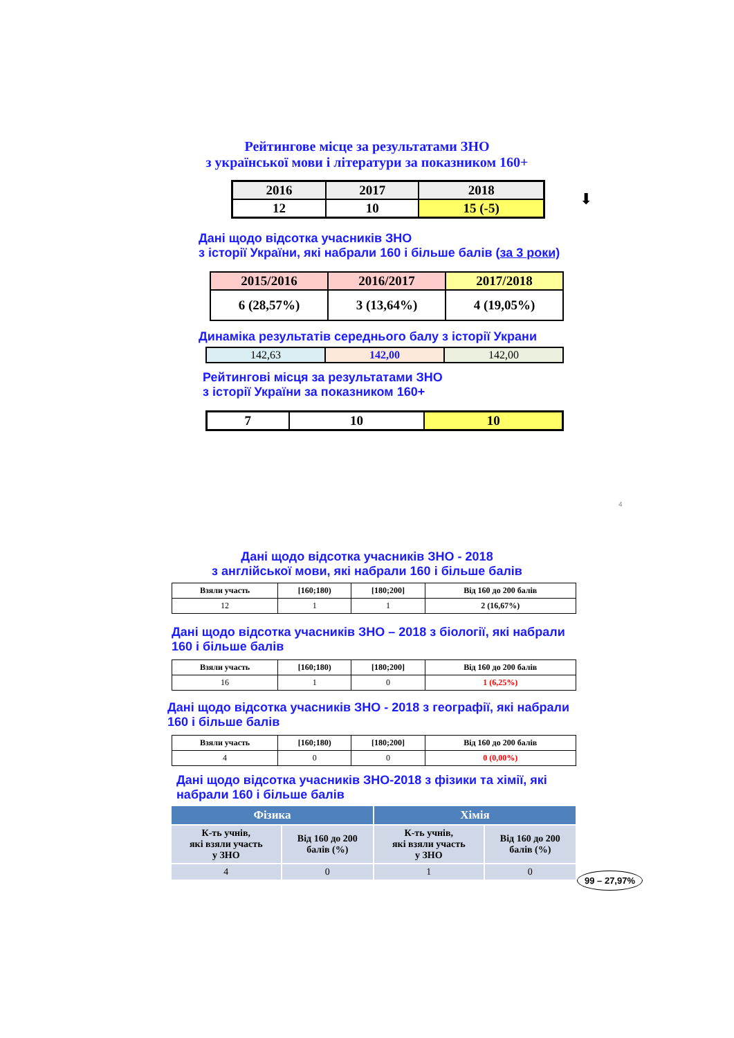Рейтингове місце за результатами ЗНО
з української мови і літератури за показником 160+
| 2016 | 2017 | 2018 |
| 12 | 10 | 15 (-5) |
⬇
Дані щодо відсотка учасників ЗНО
з історії України, які набрали 160 і більше балів (за 3 роки)
| 2015/2016 | 2016/2017 | 2017/2018 |
| 6 (28,57%) | 3 (13,64%) | 4 (19,05%) |
Динаміка результатів середнього балу з історії Украни
| 142,63 | 142,00 | 142,00 |
Рейтингові місця за результатами ЗНО
з історії України за показником 160+
| 7 | 10 | 10 |
4
Дані щодо відсотка учасників ЗНО - 2018
з англійської мови, які набрали 160 і більше балів
| Взяли участь | [160;180) | [180;200] | Від 160 до 200 балів |
| --- | --- | --- | --- |
| 12 | 1 | 1 | 2 (16,67%) |
Дані щодо відсотка учасників ЗНО – 2018 з біології, які набрали
160 і більше балів
| Взяли участь | [160;180) | [180;200] | Від 160 до 200 балів |
| --- | --- | --- | --- |
| 16 | 1 | 0 | 1 (6,25%) |
Дані щодо відсотка учасників ЗНО - 2018 з географії, які набрали
160 і більше балів
| Взяли участь | [160;180) | [180;200] | Від 160 до 200 балів |
| --- | --- | --- | --- |
| 4 | 0 | 0 | 0 (0,00%) |
Дані щодо відсотка учасників ЗНО-2018 з фізики та хімії, які
набрали 160 і більше балів
| Фізика | | Хімія | |
| --- | --- | --- | --- |
| К-ть учнів, які взяли участь у ЗНО | Від 160 до 200 балів (%) | К-ть учнів, які взяли участь у ЗНО | Від 160 до 200 балів (%) |
| 4 | 0 | 1 | 0 |
99 – 27,97%